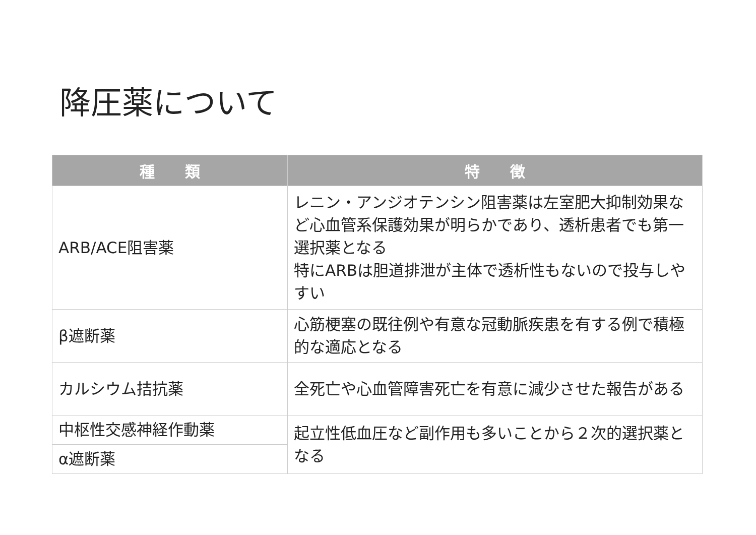降圧薬について
| 種 類 | 特 徴 |
| --- | --- |
| ARB/ACE阻害薬 | レニン・アンジオテンシン阻害薬は左室肥大抑制効果など心血管系保護効果が明らかであり、透析患者でも第一選択薬となる 特にARBは胆道排泄が主体で透析性もないので投与しやすい |
| β遮断薬 | 心筋梗塞の既往例や有意な冠動脈疾患を有する例で積極的な適応となる |
| カルシウム拮抗薬 | 全死亡や心血管障害死亡を有意に減少させた報告がある |
| 中枢性交感神経作動薬 | 起立性低血圧など副作用も多いことから２次的選択薬となる |
| α遮断薬 | |